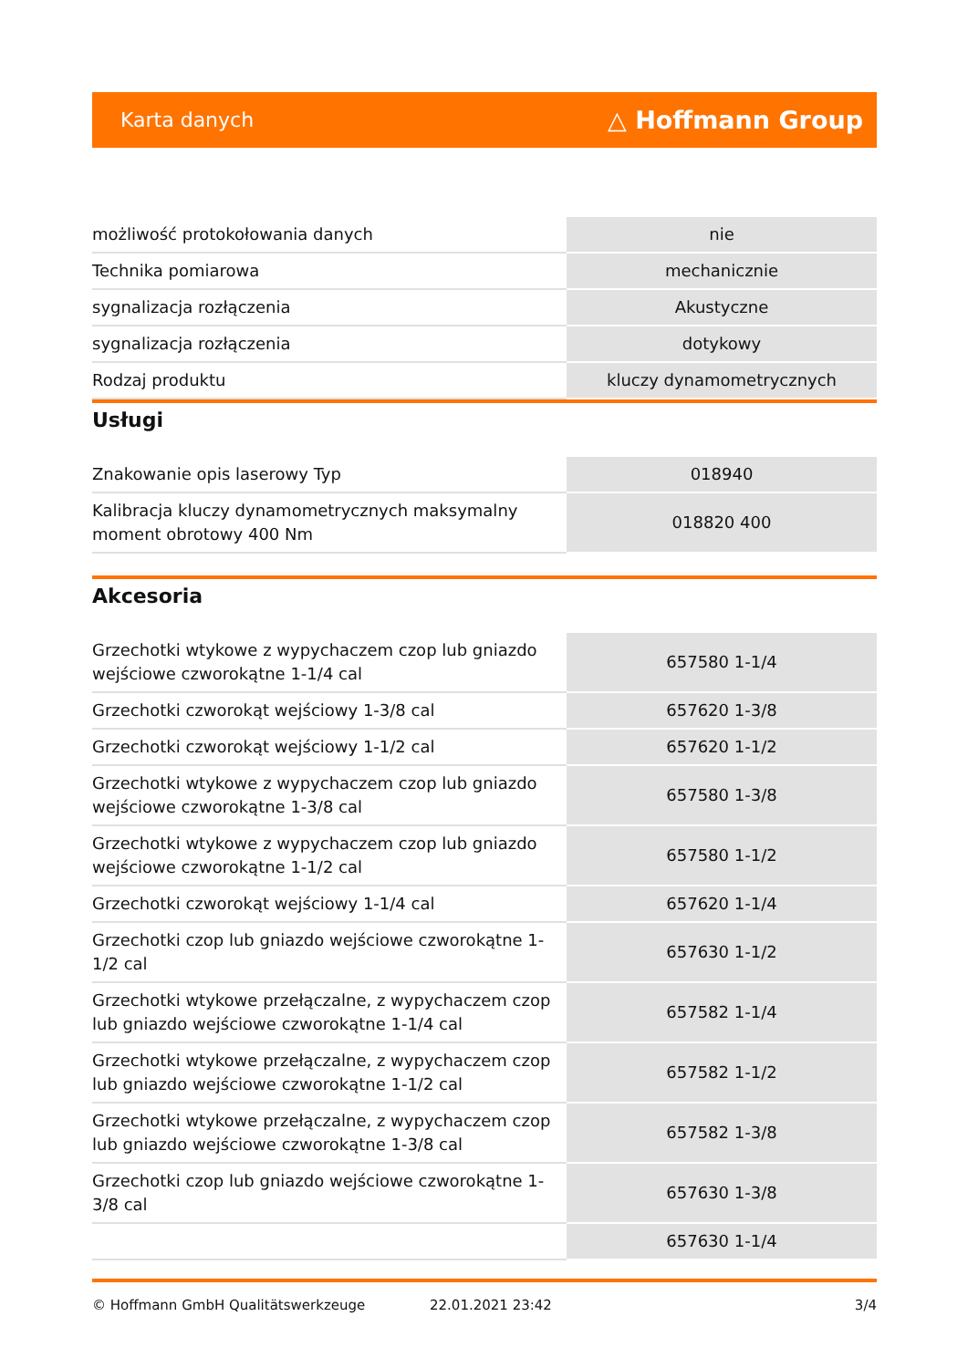Karta danych △ Hoffmann Group
| możliwość protokołowania danych | nie |
| Technika pomiarowa | mechanicznie |
| sygnalizacja rozłączenia | Akustyczne |
| sygnalizacja rozłączenia | dotykowy |
| Rodzaj produktu | kluczy dynamometrycznych |
Usługi
| Znakowanie opis laserowy Typ | 018940 |
| Kalibracja kluczy dynamometrycznych maksymalny moment obrotowy 400 Nm | 018820 400 |
Akcesoria
| Grzechotki wtykowe z wypychaczem czop lub gniazdo wejściowe czworokątne 1-1/4 cal | 657580 1-1/4 |
| Grzechotki czworokąt wejściowy 1-3/8 cal | 657620 1-3/8 |
| Grzechotki czworokąt wejściowy 1-1/2 cal | 657620 1-1/2 |
| Grzechotki wtykowe z wypychaczem czop lub gniazdo wejściowe czworokątne 1-3/8 cal | 657580 1-3/8 |
| Grzechotki wtykowe z wypychaczem czop lub gniazdo wejściowe czworokątne 1-1/2 cal | 657580 1-1/2 |
| Grzechotki czworokąt wejściowy 1-1/4 cal | 657620 1-1/4 |
| Grzechotki czop lub gniazdo wejściowe czworokątne 1-1/2 cal | 657630 1-1/2 |
| Grzechotki wtykowe przełączalne, z wypychaczem czop lub gniazdo wejściowe czworokątne 1-1/4 cal | 657582 1-1/4 |
| Grzechotki wtykowe przełączalne, z wypychaczem czop lub gniazdo wejściowe czworokątne 1-1/2 cal | 657582 1-1/2 |
| Grzechotki wtykowe przełączalne, z wypychaczem czop lub gniazdo wejściowe czworokątne 1-3/8 cal | 657582 1-3/8 |
| Grzechotki czop lub gniazdo wejściowe czworokątne 1-3/8 cal | 657630 1-3/8 |
| | 657630 1-1/4 |
© Hoffmann GmbH Qualitätswerkzeuge 22.01.2021 23:42 3/4